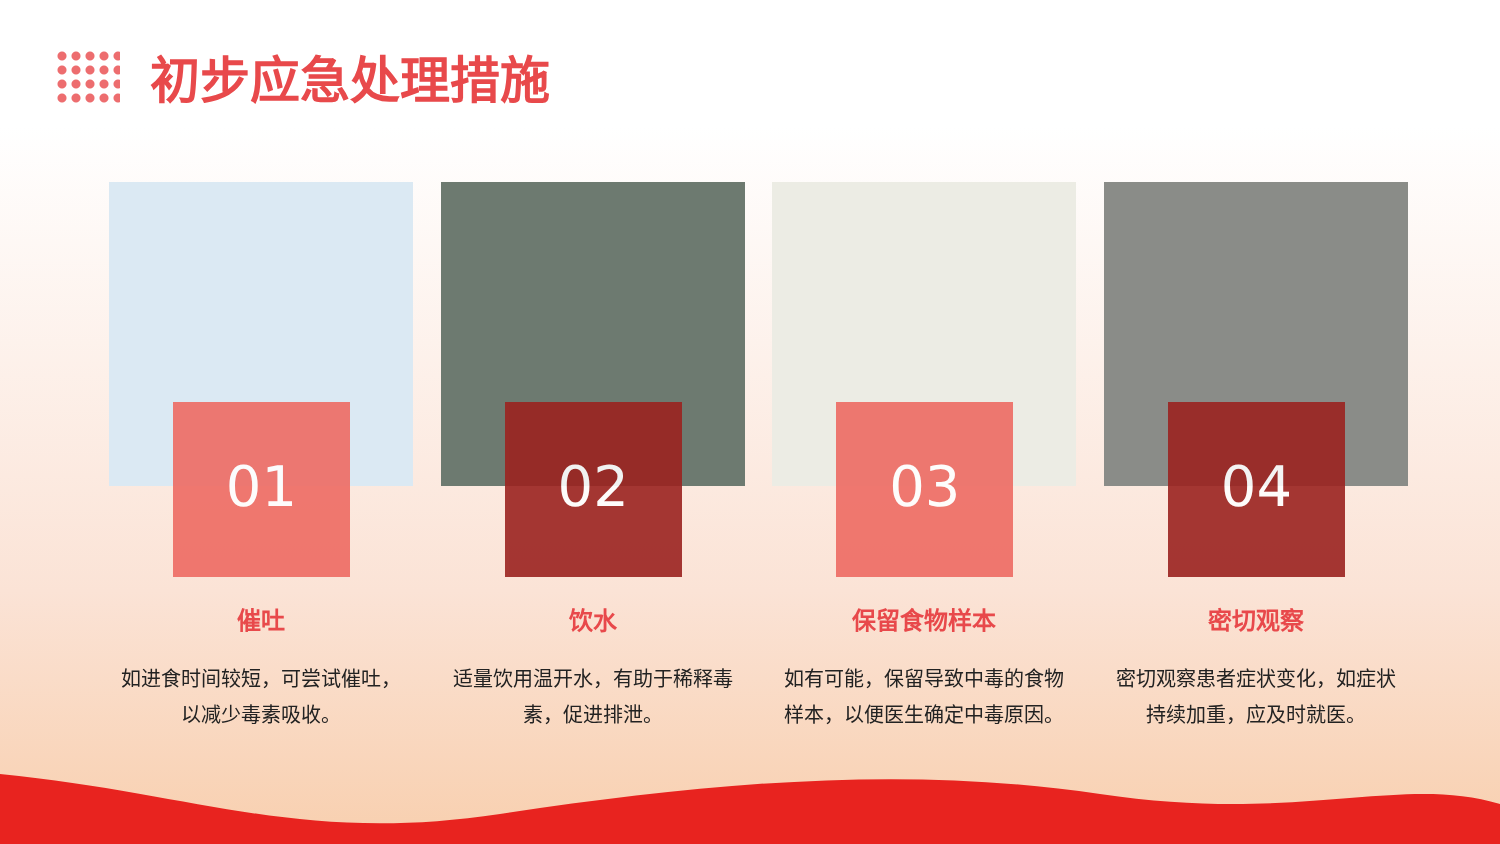初步应急处理措施
01
催吐
如进食时间较短，可尝试催吐，以减少毒素吸收。
02
饮水
适量饮用温开水，有助于稀释毒素，促进排泄。
03
保留食物样本
如有可能，保留导致中毒的食物样本，以便医生确定中毒原因。
04
密切观察
密切观察患者症状变化，如症状持续加重，应及时就医。